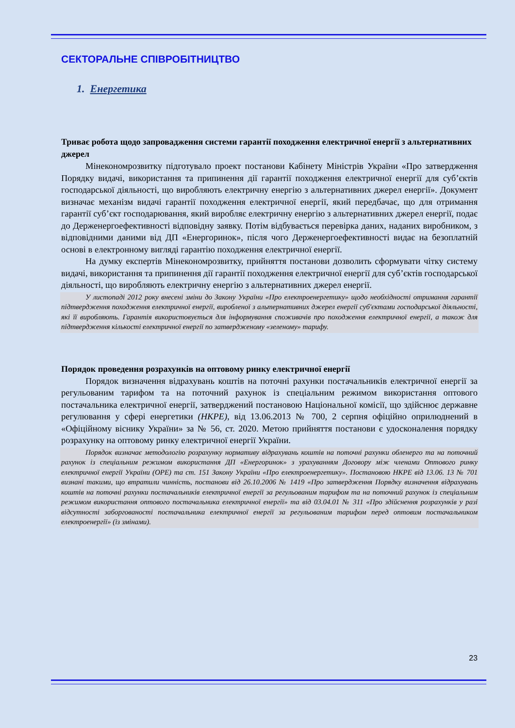СЕКТОРАЛЬНЕ СПІВРОБІТНИЦТВО
1. Енергетика
Триває робота щодо запровадження системи гарантії походження електричної енергії з альтернативних джерел
Мінекономрозвитку підготувало проект постанови Кабінету Міністрів України «Про затвердження Порядку видачі, використання та припинення дії гарантії походження електричної енергії для суб’єктів господарської діяльності, що виробляють електричну енергію з альтернативних джерел енергії». Документ визначає механізм видачі гарантії походження електричної енергії, який передбачає, що для отримання гарантії суб’єкт господарювання, який виробляє електричну енергію з альтернативних джерел енергії, подає до Держенергоефективності відповідну заявку. Потім відбувається перевірка даних, наданих виробником, з відповідними даними від ДП «Енергоринок», після чого Держенергоефективності видає на безоплатній основі в електронному вигляді гарантію походження електричної енергії.
На думку експертів Мінекономрозвитку, прийняття постанови дозволить сформувати чітку систему видачі, використання та припинення дії гарантії походження електричної енергії для суб’єктів господарської діяльності, що виробляють електричну енергію з альтернативних джерел енергії.
У листопаді 2012 року внесені зміни до Закону України «Про електроенергетику» щодо необхідності отримання гарантії підтвердження походження електричної енергії, виробленої з альтернативних джерел енергії суб'єктами господарської діяльності, які її виробляють. Гарантія використовується для інформування споживачів про походження електричної енергії, а також для підтвердження кількості електричної енергії по затвердженому «зеленому» тарифу.
Порядок проведення розрахунків на оптовому ринку електричної енергії
Порядок визначення відрахувань коштів на поточні рахунки постачальників електричної енергії за регульованим тарифом та на поточний рахунок із спеціальним режимом використання оптового постачальника електричної енергії, затверджений постановою Національної комісії, що здійснює державне регулювання у сфері енергетики (НКРЕ), від 13.06.2013 № 700, 2 серпня офіційно оприлюднений в «Офіційному віснику України» за № 56, ст. 2020. Метою прийняття постанови є удосконалення порядку розрахунку на оптовому ринку електричної енергії України.
Порядок визначає методологію розрахунку нормативу відрахувань коштів на поточні рахунки обленерго та на поточний рахунок із спеціальним режимом використання ДП «Енергоринок» з урахуванням Договору між членами Оптового ринку електричної енергії України (ОРЕ) та ст. 151 Закону України «Про електроенергетику». Постановою НКРЕ від 13.06. 13 № 701 визнані такими, що втратили чинність, постанови від 26.10.2006 № 1419 «Про затвердження Порядку визначення відрахувань коштів на поточні рахунки постачальників електричної енергії за регульованим тарифом та на поточний рахунок із спеціальним режимом використання оптового постачальника електричної енергії» та від 03.04.01 № 311 «Про здійснення розрахунків у разі відсутності заборгованості постачальника електричної енергії за регульованим тарифом перед оптовим постачальником електроенергії» (із змінами).
23